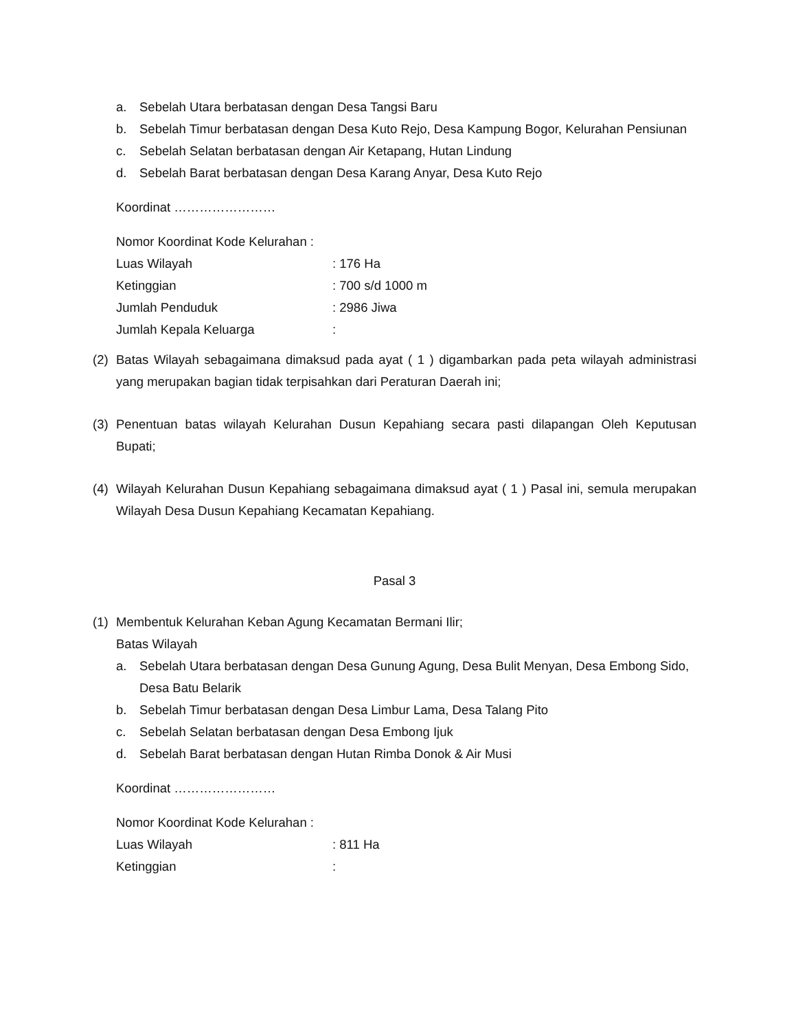a. Sebelah Utara berbatasan dengan Desa Tangsi Baru
b. Sebelah Timur berbatasan dengan Desa Kuto Rejo, Desa Kampung Bogor, Kelurahan Pensiunan
c. Sebelah Selatan berbatasan dengan Air Ketapang, Hutan Lindung
d. Sebelah Barat berbatasan dengan Desa Karang Anyar, Desa Kuto Rejo
Koordinat ……………………
Nomor Koordinat Kode Kelurahan :
Luas Wilayah: 176 Ha
Ketinggian: 700 s/d 1000 m
Jumlah Penduduk: 2986 Jiwa
Jumlah Kepala Keluarga:
(2) Batas Wilayah sebagaimana dimaksud pada ayat ( 1 ) digambarkan pada peta wilayah administrasi yang merupakan bagian tidak terpisahkan dari Peraturan Daerah ini;
(3) Penentuan batas wilayah Kelurahan Dusun Kepahiang secara pasti dilapangan Oleh Keputusan Bupati;
(4) Wilayah Kelurahan Dusun Kepahiang sebagaimana dimaksud ayat ( 1 ) Pasal ini, semula merupakan Wilayah Desa Dusun Kepahiang Kecamatan Kepahiang.
Pasal 3
(1) Membentuk Kelurahan Keban Agung Kecamatan Bermani Ilir;
Batas Wilayah
a. Sebelah Utara berbatasan dengan Desa Gunung Agung, Desa Bulit Menyan, Desa Embong Sido, Desa Batu Belarik
b. Sebelah Timur berbatasan dengan Desa Limbur Lama, Desa Talang Pito
c. Sebelah Selatan berbatasan dengan Desa Embong Ijuk
d. Sebelah Barat berbatasan dengan Hutan Rimba Donok & Air Musi
Koordinat ……………………
Nomor Koordinat Kode Kelurahan :
Luas Wilayah: 811 Ha
Ketinggian: